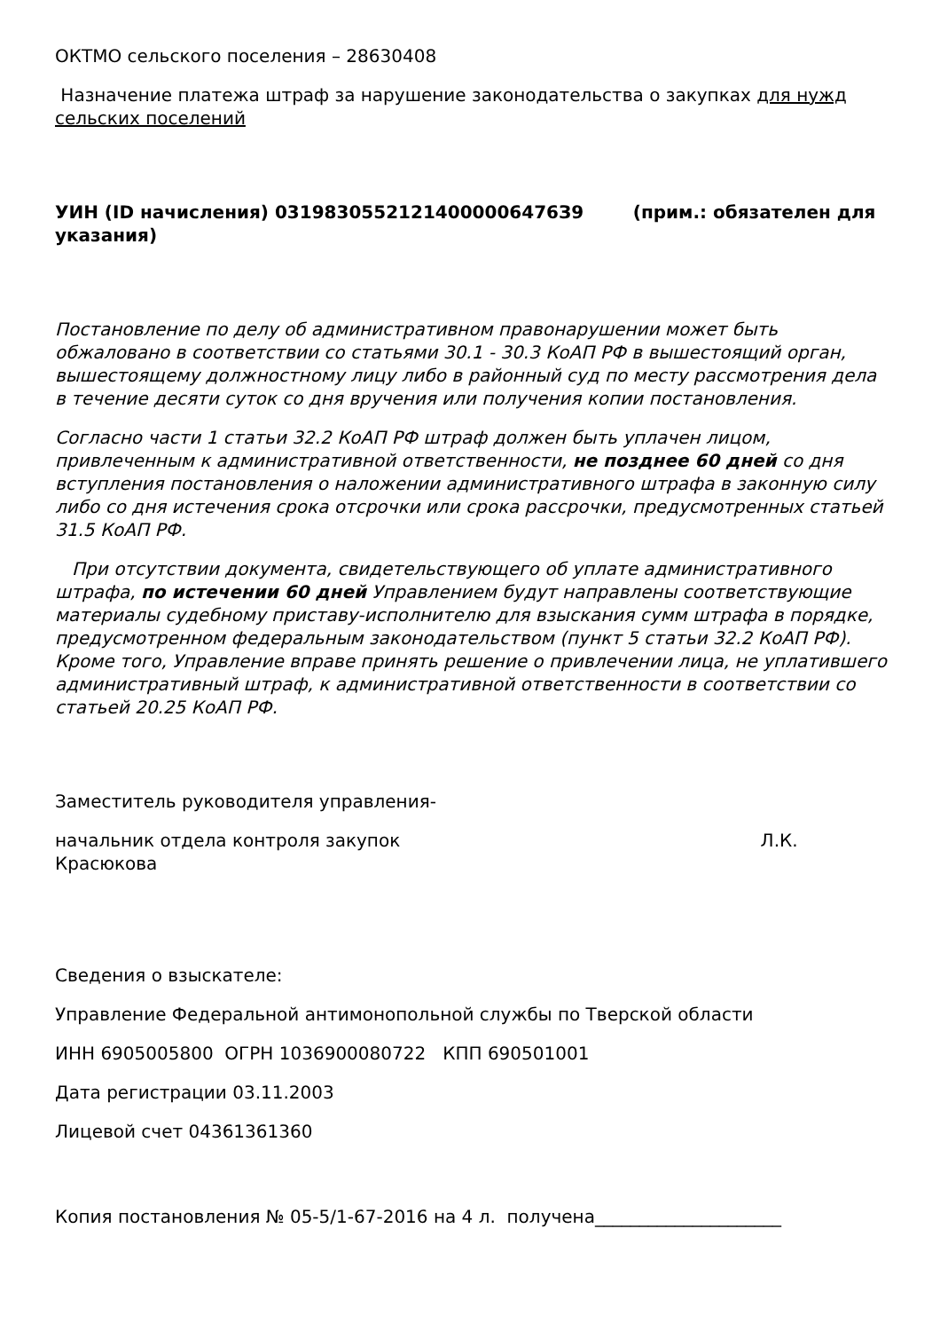ОКТМО сельского поселения – 28630408
Назначение платежа штраф за нарушение законодательства о закупках для нужд сельских поселений
УИН (ID начисления) 03198305521214000006476З9 (прим.: обязателен для указания)
Постановление по делу об административном правонарушении может быть обжаловано в соответствии со статьями 30.1 - 30.3 КоАП РФ в вышестоящий орган, вышестоящему должностному лицу либо в районный суд по месту рассмотрения дела в течение десяти суток со дня вручения или получения копии постановления.
Согласно части 1 статьи 32.2 КоАП РФ штраф должен быть уплачен лицом, привлеченным к административной ответственности, не позднее 60 дней со дня вступления постановления о наложении административного штрафа в законную силу либо со дня истечения срока отсрочки или срока рассрочки, предусмотренных статьей 31.5 КоАП РФ.
При отсутствии документа, свидетельствующего об уплате административного штрафа, по истечении 60 дней Управлением будут направлены соответствующие материалы судебному приставу-исполнителю для взыскания сумм штрафа в порядке, предусмотренном федеральным законодательством (пункт 5 статьи 32.2 КоАП РФ). Кроме того, Управление вправе принять решение о привлечении лица, не уплатившего административный штраф, к административной ответственности в соответствии со статьей 20.25 КоАП РФ.
Заместитель руководителя управления-
начальник отдела контроля закупок Л.К.
Красюкова
Сведения о взыскателе:
Управление Федеральной антимонопольной службы по Тверской области
ИНН 6905005800 ОГРН 1036900080722 КПП 690501001
Дата регистрации 03.11.2003
Лицевой счет 04361361360
Копия постановления № 05-5/1-67-2016 на 4 л. получена_____________________